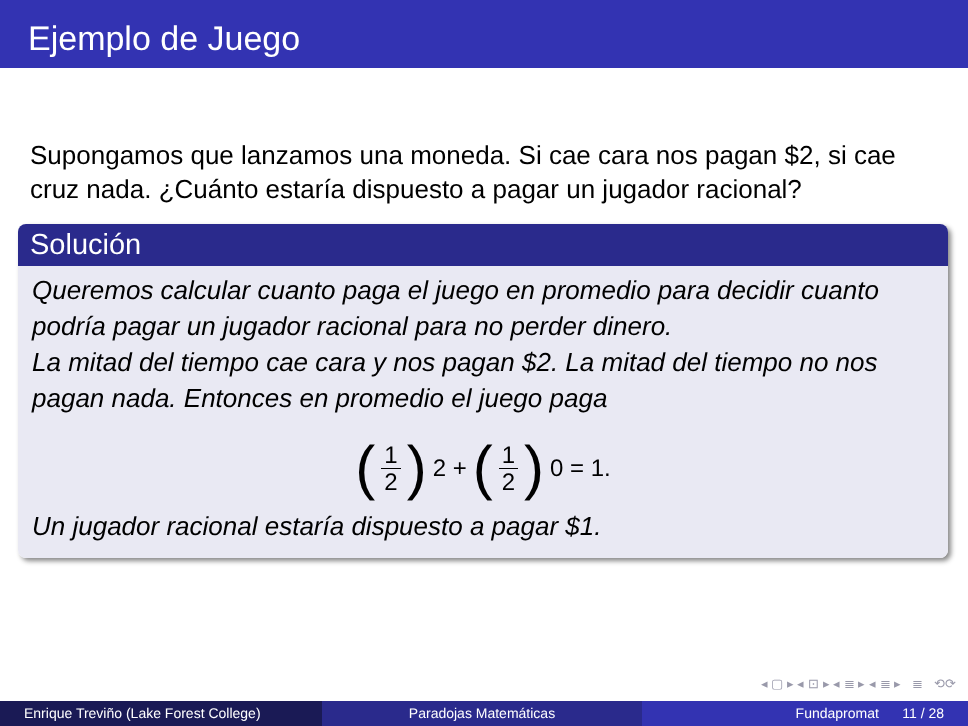Ejemplo de Juego
Supongamos que lanzamos una moneda. Si cae cara nos pagan $2, si cae cruz nada. ¿Cuánto estaría dispuesto a pagar un jugador racional?
Solución
Queremos calcular cuanto paga el juego en promedio para decidir cuanto podría pagar un jugador racional para no perder dinero.
La mitad del tiempo cae cara y nos pagan $2. La mitad del tiempo no nos pagan nada. Entonces en promedio el juego paga
(1 2) 2 + (1 2) 0 = 1.
Un jugador racional estaría dispuesto a pagar $1.
◂ ▢ ▸ ◂ ⊡ ▸ ◂ ≣ ▸ ◂ ≣ ▸ ≣ ⟲⟳
Enrique Treviño (Lake Forest College)
Paradojas Matemáticas Fundapromat 11 / 28